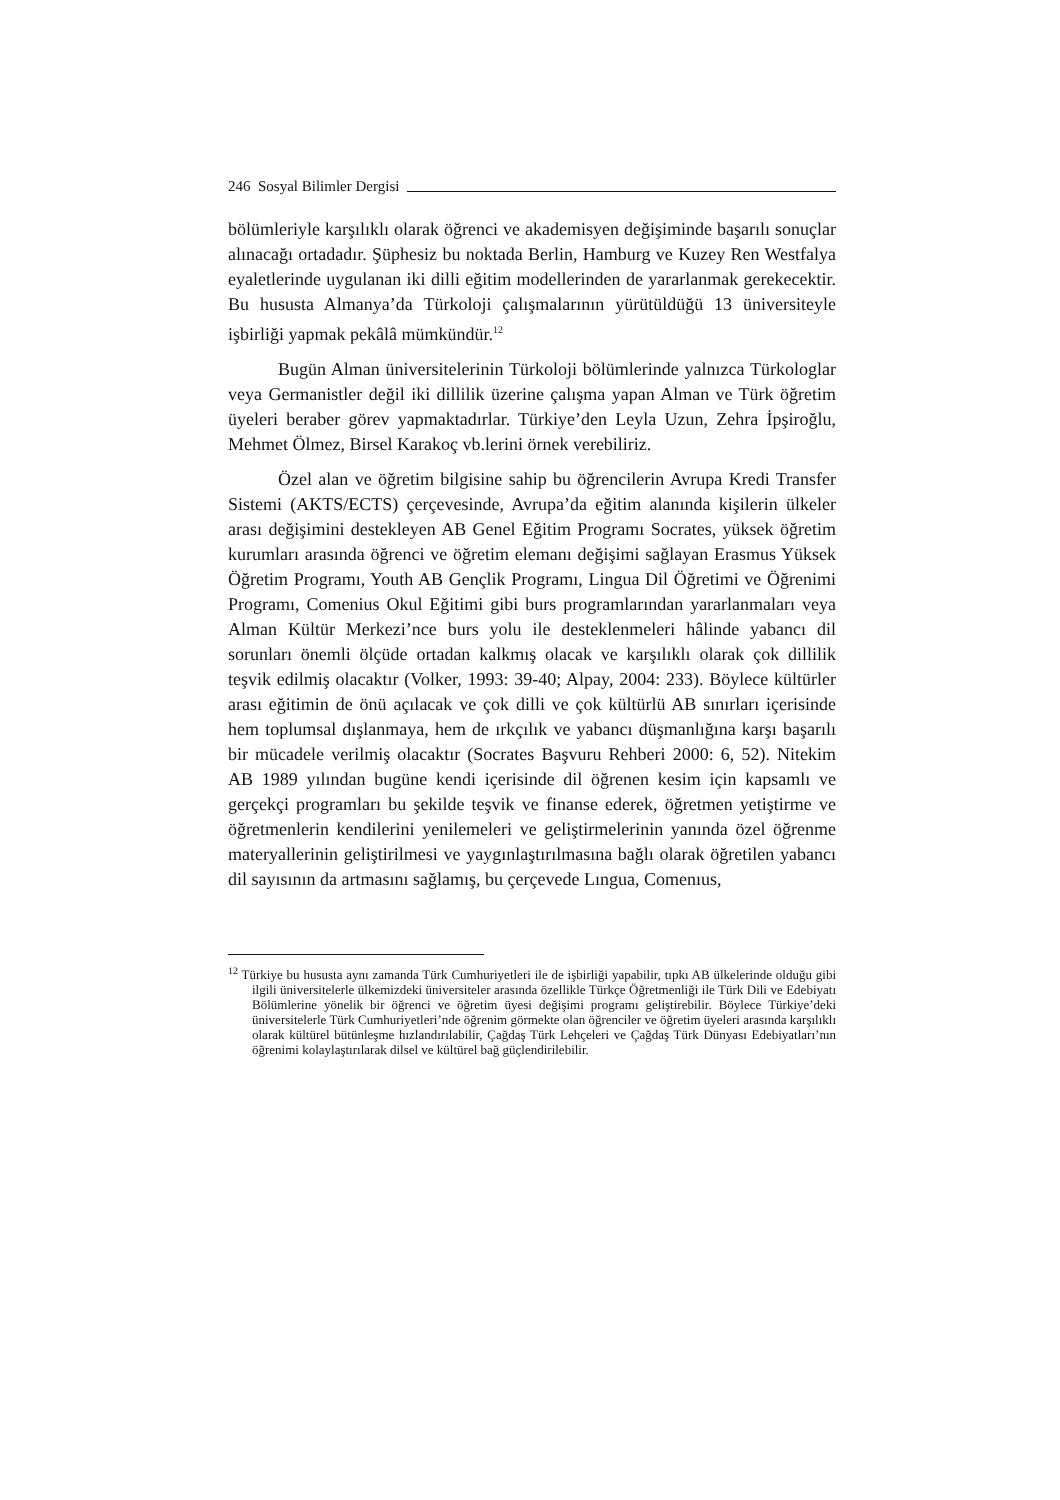246 Sosyal Bilimler Dergisi
bölümleriyle karşılıklı olarak öğrenci ve akademisyen değişiminde başarılı sonuçlar alınacağı ortadadır. Şüphesiz bu noktada Berlin, Hamburg ve Kuzey Ren Westfalya eyaletlerinde uygulanan iki dilli eğitim modellerinden de yararlanmak gerekecektir. Bu hususta Almanya’da Türkoloji çalışmalarının yürütüldüğü 13 üniversiteyle işbirliği yapmak pekâlâ mümkündür.<sup>12</sup>
Bugün Alman üniversitelerinin Türkoloji bölümlerinde yalnızca Türkologlar veya Germanistler değil iki dillilik üzerine çalışma yapan Alman ve Türk öğretim üyeleri beraber görev yapmaktadırlar. Türkiye’den Leyla Uzun, Zehra İpşiroğlu, Mehmet Ölmez, Birsel Karakoç vb.lerini örnek verebiliriz.
Özel alan ve öğretim bilgisine sahip bu öğrencilerin Avrupa Kredi Transfer Sistemi (AKTS/ECTS) çerçevesinde, Avrupa’da eğitim alanında kişilerin ülkeler arası değişimini destekleyen AB Genel Eğitim Programı Socrates, yüksek öğretim kurumları arasında öğrenci ve öğretim elemanı değişimi sağlayan Erasmus Yüksek Öğretim Programı, Youth AB Gençlik Programı, Lingua Dil Öğretimi ve Öğrenimi Programı, Comenius Okul Eğitimi gibi burs programlarından yararlanmaları veya Alman Kültür Merkezi’nce burs yolu ile desteklenmeleri hâlinde yabancı dil sorunları önemli ölçüde ortadan kalkmış olacak ve karşılıklı olarak çok dillilik teşvik edilmiş olacaktır (Volker, 1993: 39-40; Alpay, 2004: 233). Böylece kültürler arası eğitimin de önü açılacak ve çok dilli ve çok kültürlü AB sınırları içerisinde hem toplumsal dışlanmaya, hem de ırkçılık ve yabancı düşmanlığına karşı başarılı bir mücadele verilmiş olacaktır (Socrates Başvuru Rehberi 2000: 6, 52). Nitekim AB 1989 yılından bugüne kendi içerisinde dil öğrenen kesim için kapsamlı ve gerçekçi programları bu şekilde teşvik ve finanse ederek, öğretmen yetiştirme ve öğretmenlerin kendilerini yenilemeleri ve geliştirmelerinin yanında özel öğrenme materyallerinin geliştirilmesi ve yaygınlaştırılmasına bağlı olarak öğretilen yabancı dil sayısının da artmasını sağlamış, bu çerçevede Lıngua, Comenıus,
<sup>12</sup> Türkiye bu hususta aynı zamanda Türk Cumhuriyetleri ile de işbirliği yapabilir, tıpkı AB ülkelerinde olduğu gibi ilgili üniversitelerle ülkemizdeki üniversiteler arasında özellikle Türkçe Öğretmenliği ile Türk Dili ve Edebiyatı Bölümlerine yönelik bir öğrenci ve öğretim üyesi değişimi programı geliştirebilir. Böylece Türkiye’deki üniversitelerle Türk Cumhuriyetleri’nde öğrenim görmekte olan öğrenciler ve öğretim üyeleri arasında karşılıklı olarak kültürel bütünleşme hızlandırılabilir, Çağdaş Türk Lehçeleri ve Çağdaş Türk Dünyası Edebiyatları’nın öğrenimi kolaylaştırılarak dilsel ve kültürel bağ güçlendirilebilir.